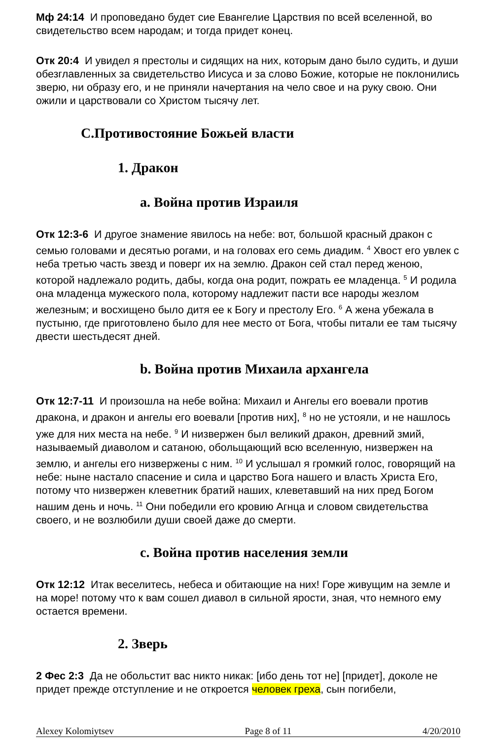Мф 24:14 И проповедано будет сие Евангелие Царствия по всей вселенной, во свидетельство всем народам; и тогда придет конец.
Отк 20:4 И увидел я престолы и сидящих на них, которым дано было судить, и души обезглавленных за свидетельство Иисуса и за слово Божие, которые не поклонились зверю, ни образу его, и не приняли начертания на чело свое и на руку свою. Они ожили и царствовали со Христом тысячу лет.
C.Противостояние Божьей власти
1. Дракон
a. Война против Израиля
Отк 12:3-6 И другое знамение явилось на небе: вот, большой красный дракон с семью головами и десятью рогами, и на головах его семь диадим. <sup>4</sup> Хвост его увлек с неба третью часть звезд и поверг их на землю. Дракон сей стал перед женою, которой надлежало родить, дабы, когда она родит, пожрать ее младенца. <sup>5</sup> И родила она младенца мужеского пола, которому надлежит пасти все народы жезлом железным; и восхищено было дитя ее к Богу и престолу Его. <sup>6</sup> А жена убежала в пустыню, где приготовлено было для нее место от Бога, чтобы питали ее там тысячу двести шестьдесят дней.
b. Война против Михаила архангела
Отк 12:7-11 И произошла на небе война: Михаил и Ангелы его воевали против дракона, и дракон и ангелы его воевали [против них], <sup>8</sup> но не устояли, и не нашлось уже для них места на небе. <sup>9</sup> И низвержен был великий дракон, древний змий, называемый диаволом и сатаною, обольщающий всю вселенную, низвержен на землю, и ангелы его низвержены с ним. <sup>10</sup> И услышал я громкий голос, говорящий на небе: ныне настало спасение и сила и царство Бога нашего и власть Христа Его, потому что низвержен клеветник братий наших, клеветавший на них пред Богом нашим день и ночь. <sup>11</sup> Они победили его кровию Агнца и словом свидетельства своего, и не возлюбили души своей даже до смерти.
c. Война против населения земли
Отк 12:12 Итак веселитесь, небеса и обитающие на них! Горе живущим на земле и на море! потому что к вам сошел диавол в сильной ярости, зная, что немного ему остается времени.
2. Зверь
2 Фес 2:3 Да не обольстит вас никто никак: [ибо день тот не] [придет], доколе не придет прежде отступление и не откроется человек греха, сын погибели,
Alexey Kolomiytsev Page 8 of 11 4/20/2010